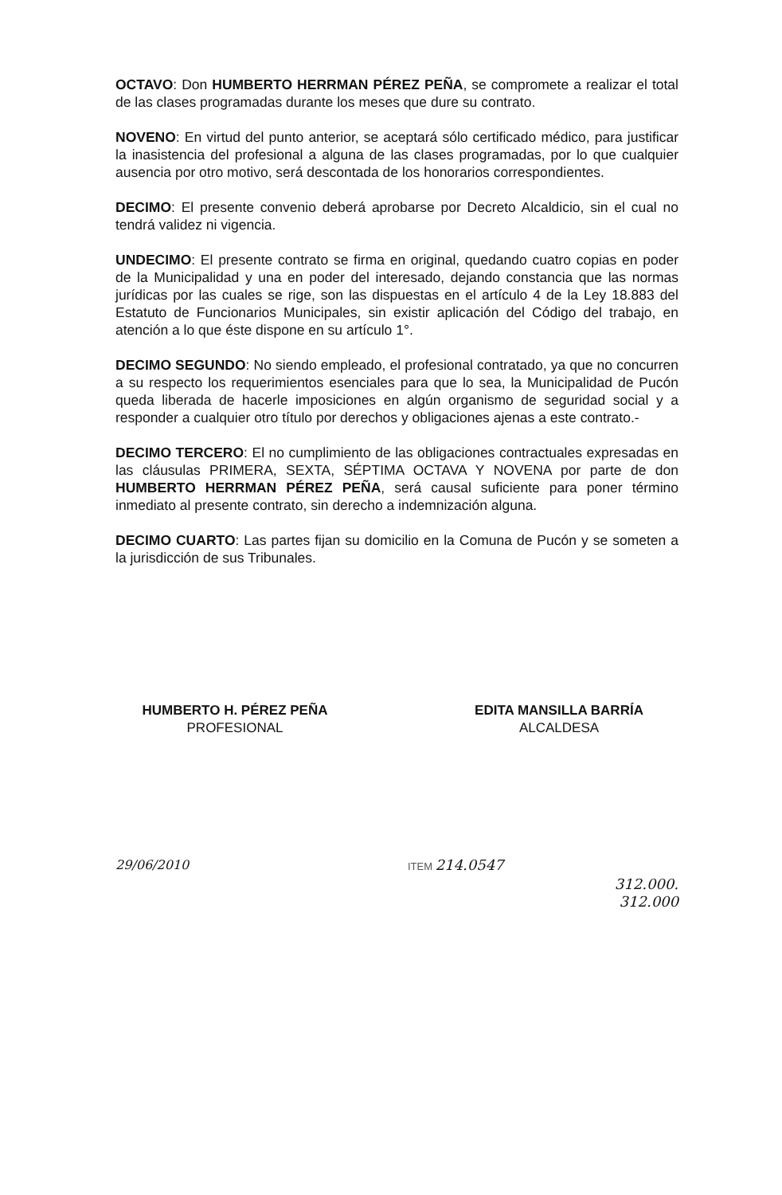OCTAVO: Don HUMBERTO HERRMAN PÉREZ PEÑA, se compromete a realizar el total de las clases programadas durante los meses que dure su contrato.
NOVENO: En virtud del punto anterior, se aceptará sólo certificado médico, para justificar la inasistencia del profesional a alguna de las clases programadas, por lo que cualquier ausencia por otro motivo, será descontada de los honorarios correspondientes.
DECIMO: El presente convenio deberá aprobarse por Decreto Alcaldicio, sin el cual no tendrá validez ni vigencia.
UNDECIMO: El presente contrato se firma en original, quedando cuatro copias en poder de la Municipalidad y una en poder del interesado, dejando constancia que las normas jurídicas por las cuales se rige, son las dispuestas en el artículo 4 de la Ley 18.883 del Estatuto de Funcionarios Municipales, sin existir aplicación del Código del trabajo, en atención a lo que éste dispone en su artículo 1°.
DECIMO SEGUNDO: No siendo empleado, el profesional contratado, ya que no concurren a su respecto los requerimientos esenciales para que lo sea, la Municipalidad de Pucón queda liberada de hacerle imposiciones en algún organismo de seguridad social y a responder a cualquier otro título por derechos y obligaciones ajenas a este contrato.-
DECIMO TERCERO: El no cumplimiento de las obligaciones contractuales expresadas en las cláusulas PRIMERA, SEXTA, SÉPTIMA OCTAVA Y NOVENA por parte de don HUMBERTO HERRMAN PÉREZ PEÑA, será causal suficiente para poner término inmediato al presente contrato, sin derecho a indemnización alguna.
DECIMO CUARTO: Las partes fijan su domicilio en la Comuna de Pucón y se someten a la jurisdicción de sus Tribunales.
HUMBERTO H. PÉREZ PEÑA
PROFESIONAL
EDITA MANSILLA BARRÍA
ALCALDESA
29/06/2010
ITEM 214.0547
312.000.
312.000